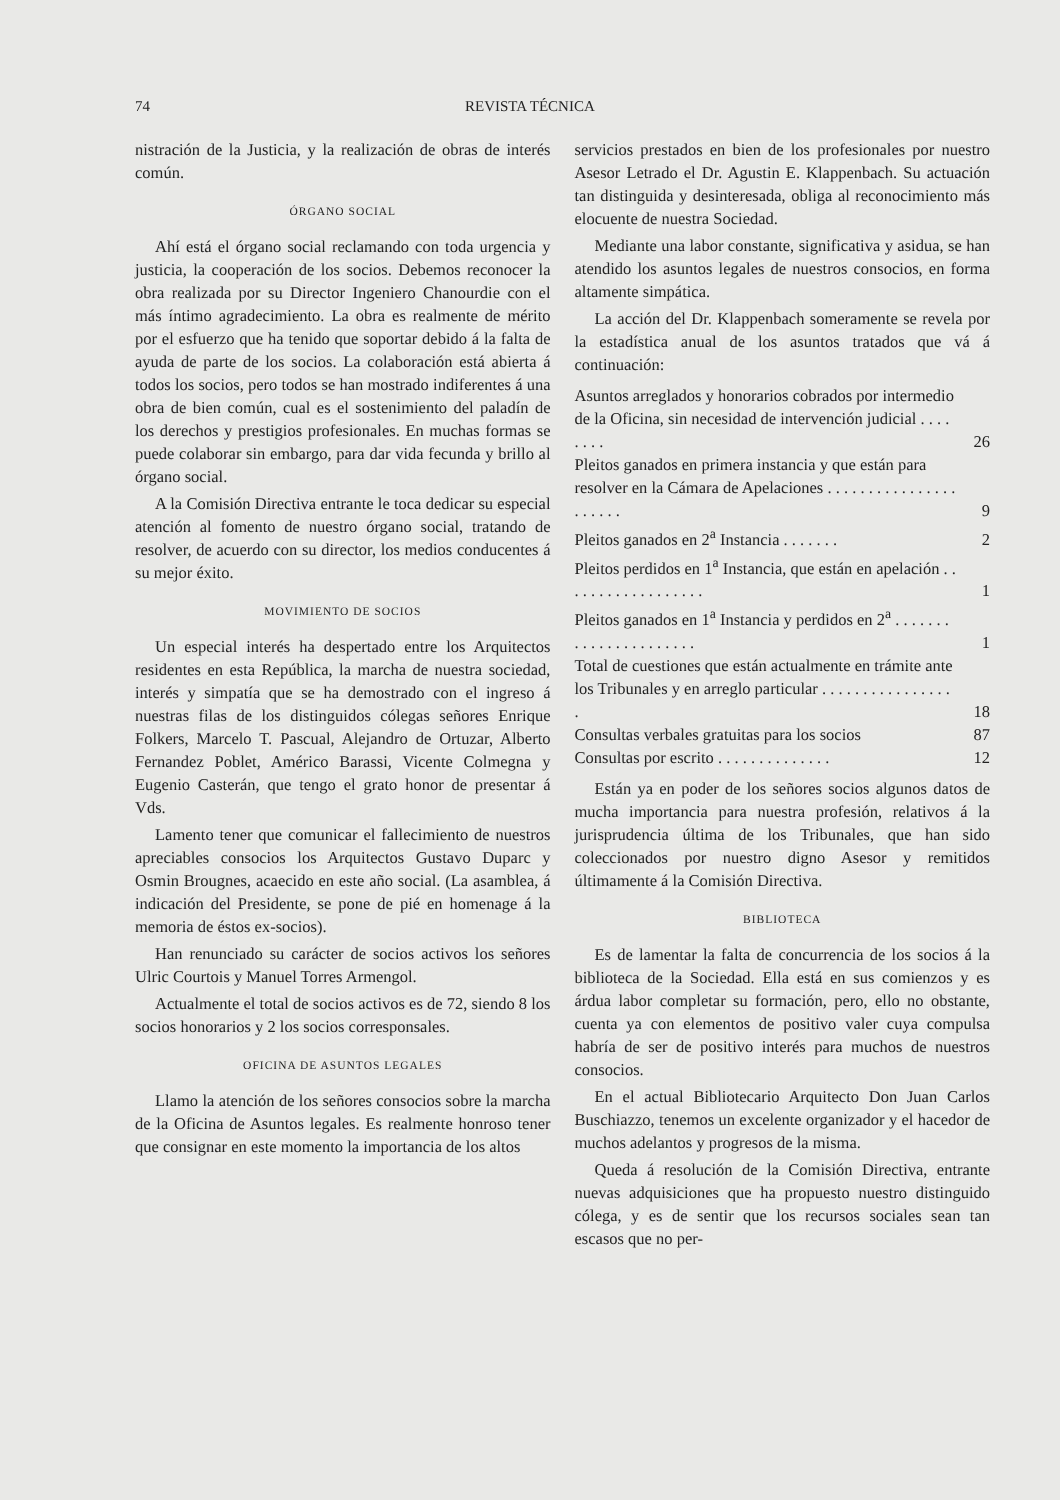74 REVISTA TÉCNICA
nistración de la Justicia, y la realización de obras de interés común.
ÓRGANO SOCIAL
Ahí está el órgano social reclamando con toda urgencia y justicia, la cooperación de los socios. Debemos reconocer la obra realizada por su Director Ingeniero Chanourdie con el más íntimo agradecimiento. La obra es realmente de mérito por el esfuerzo que ha tenido que soportar debido á la falta de ayuda de parte de los socios. La colaboración está abierta á todos los socios, pero todos se han mostrado indiferentes á una obra de bien común, cual es el sostenimiento del paladín de los derechos y prestigios profesionales. En muchas formas se puede colaborar sin embargo, para dar vida fecunda y brillo al órgano social.
A la Comisión Directiva entrante le toca dedicar su especial atención al fomento de nuestro órgano social, tratando de resolver, de acuerdo con su director, los medios conducentes á su mejor éxito.
MOVIMIENTO DE SOCIOS
Un especial interés ha despertado entre los Arquitectos residentes en esta República, la marcha de nuestra sociedad, interés y simpatía que se ha demostrado con el ingreso á nuestras filas de los distinguidos cólegas señores Enrique Folkers, Marcelo T. Pascual, Alejandro de Ortuzar, Alberto Fernandez Poblet, Américo Barassi, Vicente Colmegna y Eugenio Casterán, que tengo el grato honor de presentar á Vds.
Lamento tener que comunicar el fallecimiento de nuestros apreciables consocios los Arquitectos Gustavo Duparc y Osmin Brougnes, acaecido en este año social. (La asamblea, á indicación del Presidente, se pone de pié en homenage á la memoria de éstos ex-socios).
Han renunciado su carácter de socios activos los señores Ulric Courtois y Manuel Torres Armengol.
Actualmente el total de socios activos es de 72, siendo 8 los socios honorarios y 2 los socios corresponsales.
OFICINA DE ASUNTOS LEGALES
Llamo la atención de los señores consocios sobre la marcha de la Oficina de Asuntos legales. Es realmente honroso tener que consignar en este momento la importancia de los altos
servicios prestados en bien de los profesionales por nuestro Asesor Letrado el Dr. Agustin E. Klappenbach. Su actuación tan distinguida y desinteresada, obliga al reconocimiento más elocuente de nuestra Sociedad.
Mediante una labor constante, significativa y asidua, se han atendido los asuntos legales de nuestros consocios, en forma altamente simpática.
La acción del Dr. Klappenbach someramente se revela por la estadística anual de los asuntos tratados que vá á continuación:
| Asuntos arreglados y honorarios cobrados por intermedio de la Oficina, sin necesidad de intervención judicial . . . . . . . . | 26 |
| Pleitos ganados en primera instancia y que están para resolver en la Cámara de Apelaciones . . . . . . . . . . . . . . . . . . . . . . | 9 |
| Pleitos ganados en 2<sup>a</sup> Instancia . . . . . . . | 2 |
| Pleitos perdidos en 1<sup>a</sup> Instancia, que están en apelación . . . . . . . . . . . . . . . . . . | 1 |
| Pleitos ganados en 1<sup>a</sup> Instancia y perdidos en 2<sup>a</sup> . . . . . . . . . . . . . . . . . . . . . . | 1 |
| Total de cuestiones que están actualmente en trámite ante los Tribunales y en arreglo particular . . . . . . . . . . . . . . . . . | 18 |
| Consultas verbales gratuitas para los socios | 87 |
| Consultas por escrito . . . . . . . . . . . . . . | 12 |
Están ya en poder de los señores socios algunos datos de mucha importancia para nuestra profesión, relativos á la jurisprudencia última de los Tribunales, que han sido coleccionados por nuestro digno Asesor y remitidos últimamente á la Comisión Directiva.
BIBLIOTECA
Es de lamentar la falta de concurrencia de los socios á la biblioteca de la Sociedad. Ella está en sus comienzos y es árdua labor completar su formación, pero, ello no obstante, cuenta ya con elementos de positivo valer cuya compulsa habría de ser de positivo interés para muchos de nuestros consocios.
En el actual Bibliotecario Arquitecto Don Juan Carlos Buschiazzo, tenemos un excelente organizador y el hacedor de muchos adelantos y progresos de la misma.
Queda á resolución de la Comisión Directiva, entrante nuevas adquisiciones que ha propuesto nuestro distinguido cólega, y es de sentir que los recursos sociales sean tan escasos que no per-